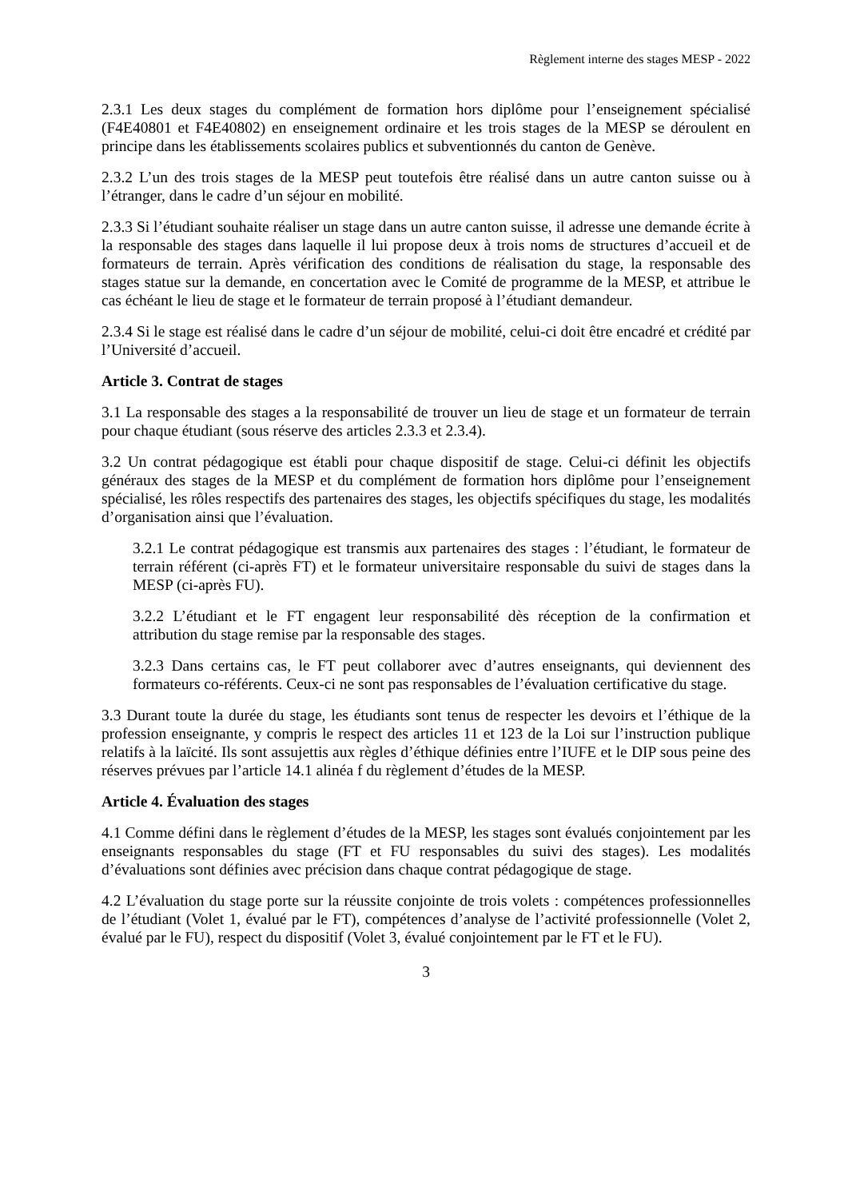Règlement interne des stages MESP - 2022
2.3.1 Les deux stages du complément de formation hors diplôme pour l’enseignement spécialisé (F4E40801 et F4E40802) en enseignement ordinaire et les trois stages de la MESP se déroulent en principe dans les établissements scolaires publics et subventionnés du canton de Genève.
2.3.2 L’un des trois stages de la MESP peut toutefois être réalisé dans un autre canton suisse ou à l’étranger, dans le cadre d’un séjour en mobilité.
2.3.3 Si l’étudiant souhaite réaliser un stage dans un autre canton suisse, il adresse une demande écrite à la responsable des stages dans laquelle il lui propose deux à trois noms de structures d’accueil et de formateurs de terrain. Après vérification des conditions de réalisation du stage, la responsable des stages statue sur la demande, en concertation avec le Comité de programme de la MESP, et attribue le cas échéant le lieu de stage et le formateur de terrain proposé à l’étudiant demandeur.
2.3.4 Si le stage est réalisé dans le cadre d’un séjour de mobilité, celui-ci doit être encadré et crédité par l’Université d’accueil.
Article 3. Contrat de stages
3.1 La responsable des stages a la responsabilité de trouver un lieu de stage et un formateur de terrain pour chaque étudiant (sous réserve des articles 2.3.3 et 2.3.4).
3.2 Un contrat pédagogique est établi pour chaque dispositif de stage. Celui-ci définit les objectifs généraux des stages de la MESP et du complément de formation hors diplôme pour l’enseignement spécialisé, les rôles respectifs des partenaires des stages, les objectifs spécifiques du stage, les modalités d’organisation ainsi que l’évaluation.
3.2.1 Le contrat pédagogique est transmis aux partenaires des stages : l’étudiant, le formateur de terrain référent (ci-après FT) et le formateur universitaire responsable du suivi de stages dans la MESP (ci-après FU).
3.2.2 L’étudiant et le FT engagent leur responsabilité dès réception de la confirmation et attribution du stage remise par la responsable des stages.
3.2.3 Dans certains cas, le FT peut collaborer avec d’autres enseignants, qui deviennent des formateurs co-référents. Ceux-ci ne sont pas responsables de l’évaluation certificative du stage.
3.3 Durant toute la durée du stage, les étudiants sont tenus de respecter les devoirs et l’éthique de la profession enseignante, y compris le respect des articles 11 et 123 de la Loi sur l’instruction publique relatifs à la laïcité. Ils sont assujettis aux règles d’éthique définies entre l’IUFE et le DIP sous peine des réserves prévues par l’article 14.1 alinéa f du règlement d’études de la MESP.
Article 4. Évaluation des stages
4.1 Comme défini dans le règlement d’études de la MESP, les stages sont évalués conjointement par les enseignants responsables du stage (FT et FU responsables du suivi des stages). Les modalités d’évaluations sont définies avec précision dans chaque contrat pédagogique de stage.
4.2 L’évaluation du stage porte sur la réussite conjointe de trois volets : compétences professionnelles de l’étudiant (Volet 1, évalué par le FT), compétences d’analyse de l’activité professionnelle (Volet 2, évalué par le FU), respect du dispositif (Volet 3, évalué conjointement par le FT et le FU).
3